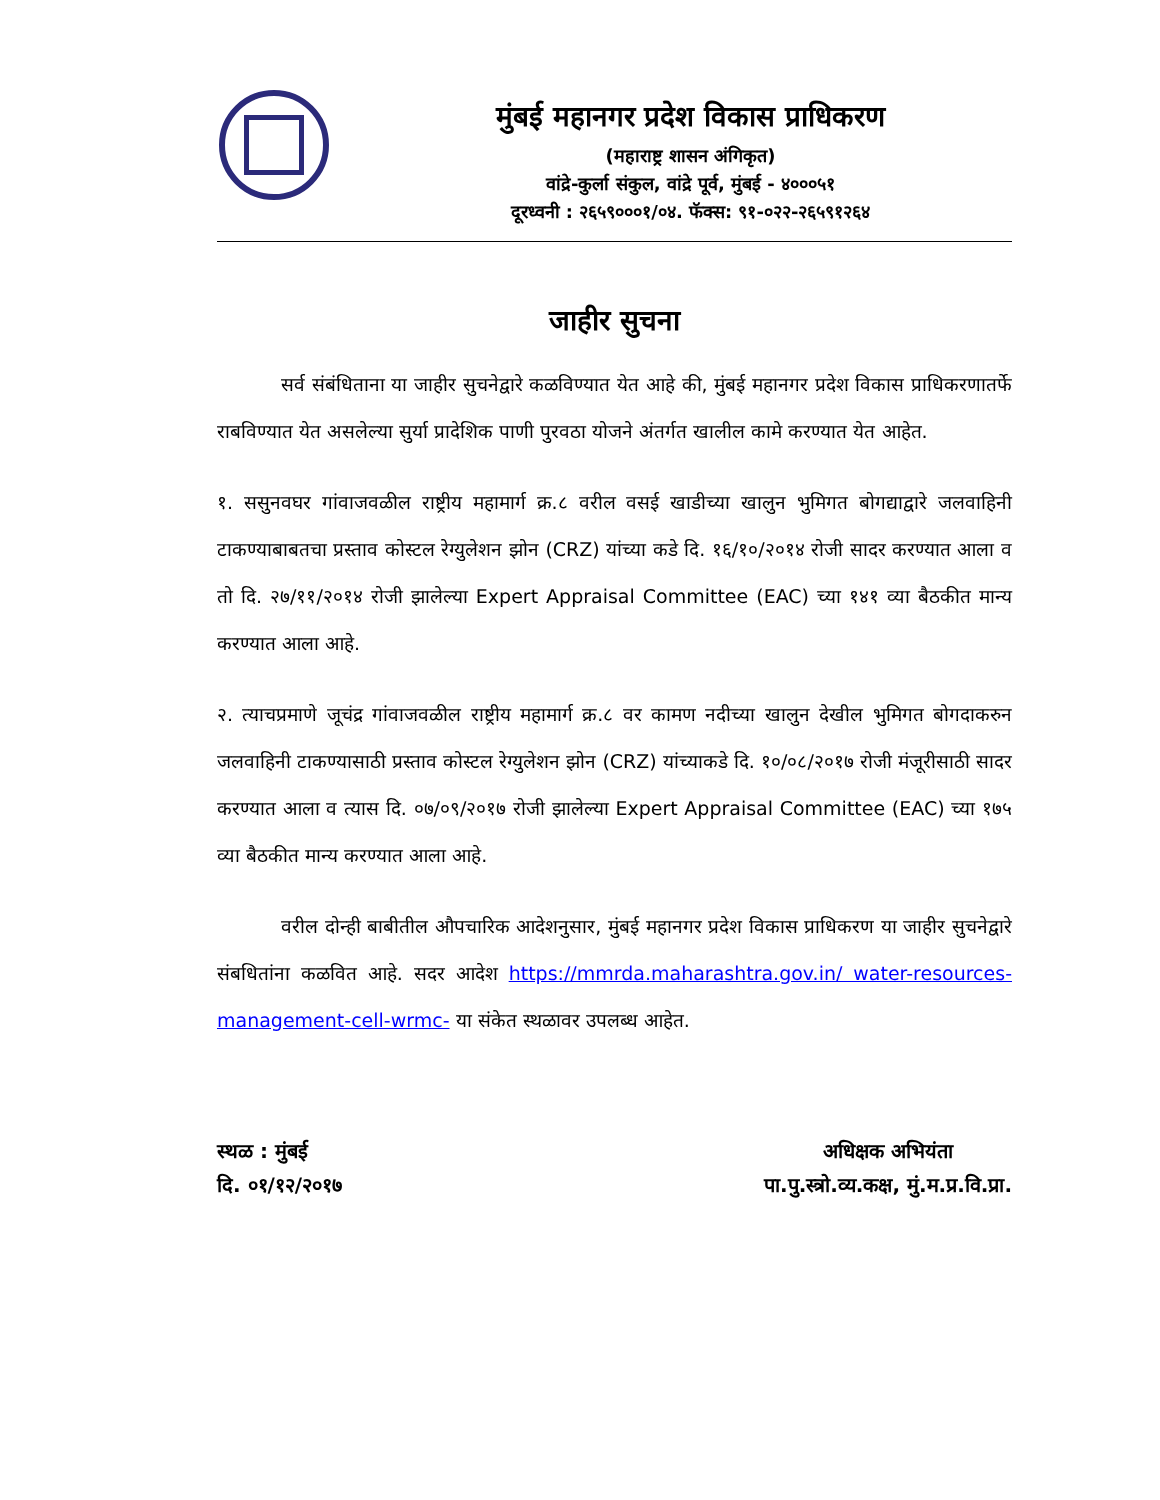मुंबई महानगर प्रदेश विकास प्राधिकरण
(महाराष्ट्र शासन अंगिकृत)
वांद्रे-कुर्ला संकुल, वांद्रे पूर्व, मुंबई - ४०००५१
दूरध्वनी : २६५९०००१/०४. फॅक्स: ९१-०२२-२६५९१२६४
जाहीर सुचना
सर्व संबंधिताना या जाहीर सुचनेद्वारे कळविण्यात येत आहे की, मुंबई महानगर प्रदेश विकास प्राधिकरणातर्फे राबविण्यात येत असलेल्या सुर्या प्रादेशिक पाणी पुरवठा योजने अंतर्गत खालील कामे करण्यात येत आहेत.
१. ससुनवघर गांवाजवळील राष्ट्रीय महामार्ग क्र.८ वरील वसई खाडीच्या खालुन भुमिगत बोगद्याद्वारे जलवाहिनी टाकण्याबाबतचा प्रस्ताव कोस्टल रेग्युलेशन झोन (CRZ) यांच्या कडे दि. १६/१०/२०१४ रोजी सादर करण्यात आला व तो दि. २७/११/२०१४ रोजी झालेल्या Expert Appraisal Committee (EAC) च्या १४१ व्या बैठकीत मान्य करण्यात आला आहे.
२. त्याचप्रमाणे जूचंद्र गांवाजवळील राष्ट्रीय महामार्ग क्र.८ वर कामण नदीच्या खालुन देखील भुमिगत बोगदाकरुन जलवाहिनी टाकण्यासाठी प्रस्ताव कोस्टल रेग्युलेशन झोन (CRZ) यांच्याकडे दि. १०/०८/२०१७ रोजी मंजूरीसाठी सादर करण्यात आला व त्यास दि. ०७/०९/२०१७ रोजी झालेल्या Expert Appraisal Committee (EAC) च्या १७५ व्या बैठकीत मान्य करण्यात आला आहे.
वरील दोन्ही बाबीतील औपचारिक आदेशनुसार, मुंबई महानगर प्रदेश विकास प्राधिकरण या जाहीर सुचनेद्वारे संबधितांना कळवित आहे. सदर आदेश https://mmrda.maharashtra.gov.in/ water-resources-management-cell-wrmc- या संकेत स्थळावर उपलब्ध आहेत.
स्थळ : मुंबई
दि. ०१/१२/२०१७
अधिक्षक अभियंता
पा.पु.स्त्रो.व्य.कक्ष, मुं.म.प्र.वि.प्रा.